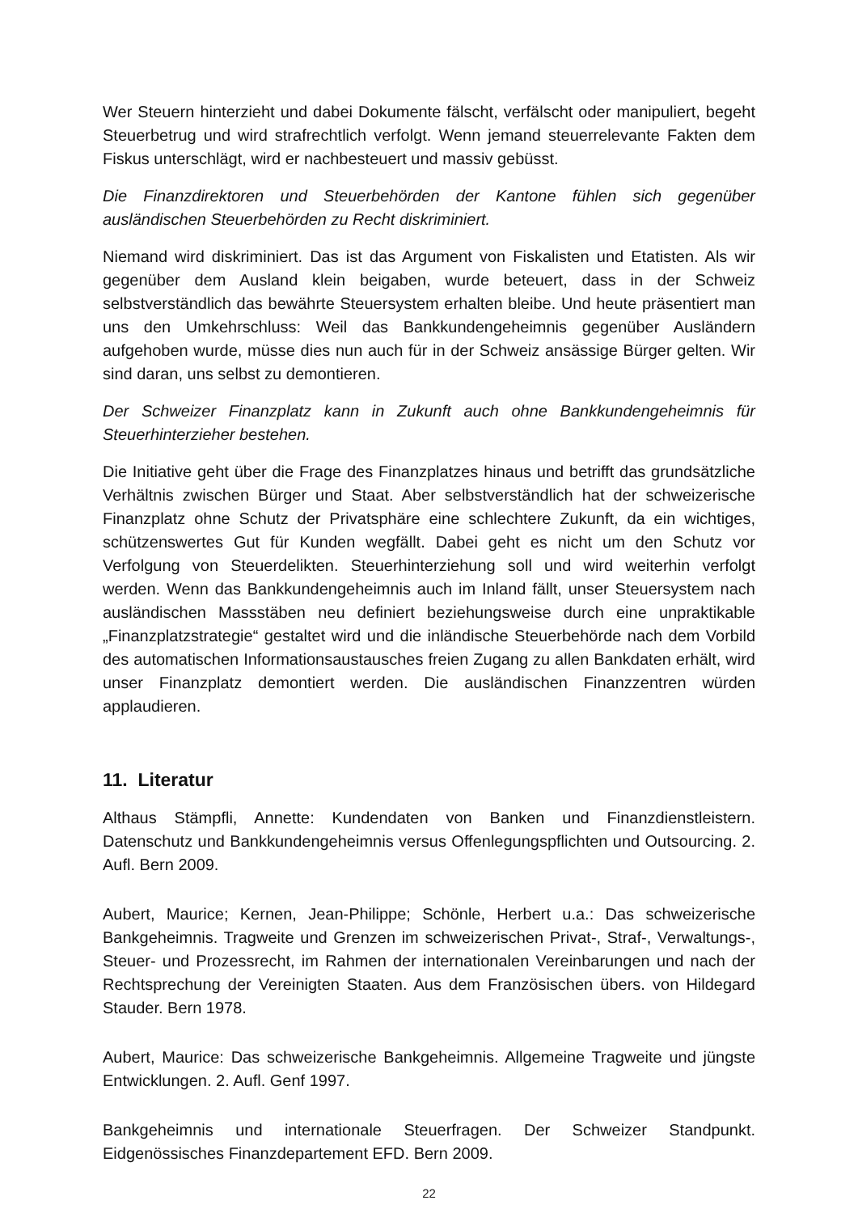Wer Steuern hinterzieht und dabei Dokumente fälscht, verfälscht oder manipuliert, begeht Steuerbetrug und wird strafrechtlich verfolgt. Wenn jemand steuerrelevante Fakten dem Fiskus unterschlägt, wird er nachbesteuert und massiv gebüsst.
Die Finanzdirektoren und Steuerbehörden der Kantone fühlen sich gegenüber ausländischen Steuerbehörden zu Recht diskriminiert.
Niemand wird diskriminiert. Das ist das Argument von Fiskalisten und Etatisten. Als wir gegenüber dem Ausland klein beigaben, wurde beteuert, dass in der Schweiz selbstverständlich das bewährte Steuersystem erhalten bleibe. Und heute präsentiert man uns den Umkehrschluss: Weil das Bankkundengeheimnis gegenüber Ausländern aufgehoben wurde, müsse dies nun auch für in der Schweiz ansässige Bürger gelten. Wir sind daran, uns selbst zu demontieren.
Der Schweizer Finanzplatz kann in Zukunft auch ohne Bankkundengeheimnis für Steuerhinterzieher bestehen.
Die Initiative geht über die Frage des Finanzplatzes hinaus und betrifft das grundsätzliche Verhältnis zwischen Bürger und Staat. Aber selbstverständlich hat der schweizerische Finanzplatz ohne Schutz der Privatsphäre eine schlechtere Zukunft, da ein wichtiges, schützenswertes Gut für Kunden wegfällt. Dabei geht es nicht um den Schutz vor Verfolgung von Steuerdelikten. Steuerhinterziehung soll und wird weiterhin verfolgt werden. Wenn das Bankkundengeheimnis auch im Inland fällt, unser Steuersystem nach ausländischen Massstäben neu definiert beziehungsweise durch eine unpraktikable „Finanzplatzstrategie“ gestaltet wird und die inländische Steuerbehörde nach dem Vorbild des automatischen Informationsaustausches freien Zugang zu allen Bankdaten erhält, wird unser Finanzplatz demontiert werden. Die ausländischen Finanzzentren würden applaudieren.
11. Literatur
Althaus Stämpfli, Annette: Kundendaten von Banken und Finanzdienstleistern. Datenschutz und Bankkundengeheimnis versus Offenlegungspflichten und Outsourcing. 2. Aufl. Bern 2009.
Aubert, Maurice; Kernen, Jean-Philippe; Schönle, Herbert u.a.: Das schweizerische Bankgeheimnis. Tragweite und Grenzen im schweizerischen Privat-, Straf-, Verwaltungs-, Steuer- und Prozessrecht, im Rahmen der internationalen Vereinbarungen und nach der Rechtsprechung der Vereinigten Staaten. Aus dem Französischen übers. von Hildegard Stauder. Bern 1978.
Aubert, Maurice: Das schweizerische Bankgeheimnis. Allgemeine Tragweite und jüngste Entwicklungen. 2. Aufl. Genf 1997.
Bankgeheimnis und internationale Steuerfragen. Der Schweizer Standpunkt. Eidgenössisches Finanzdepartement EFD. Bern 2009.
22